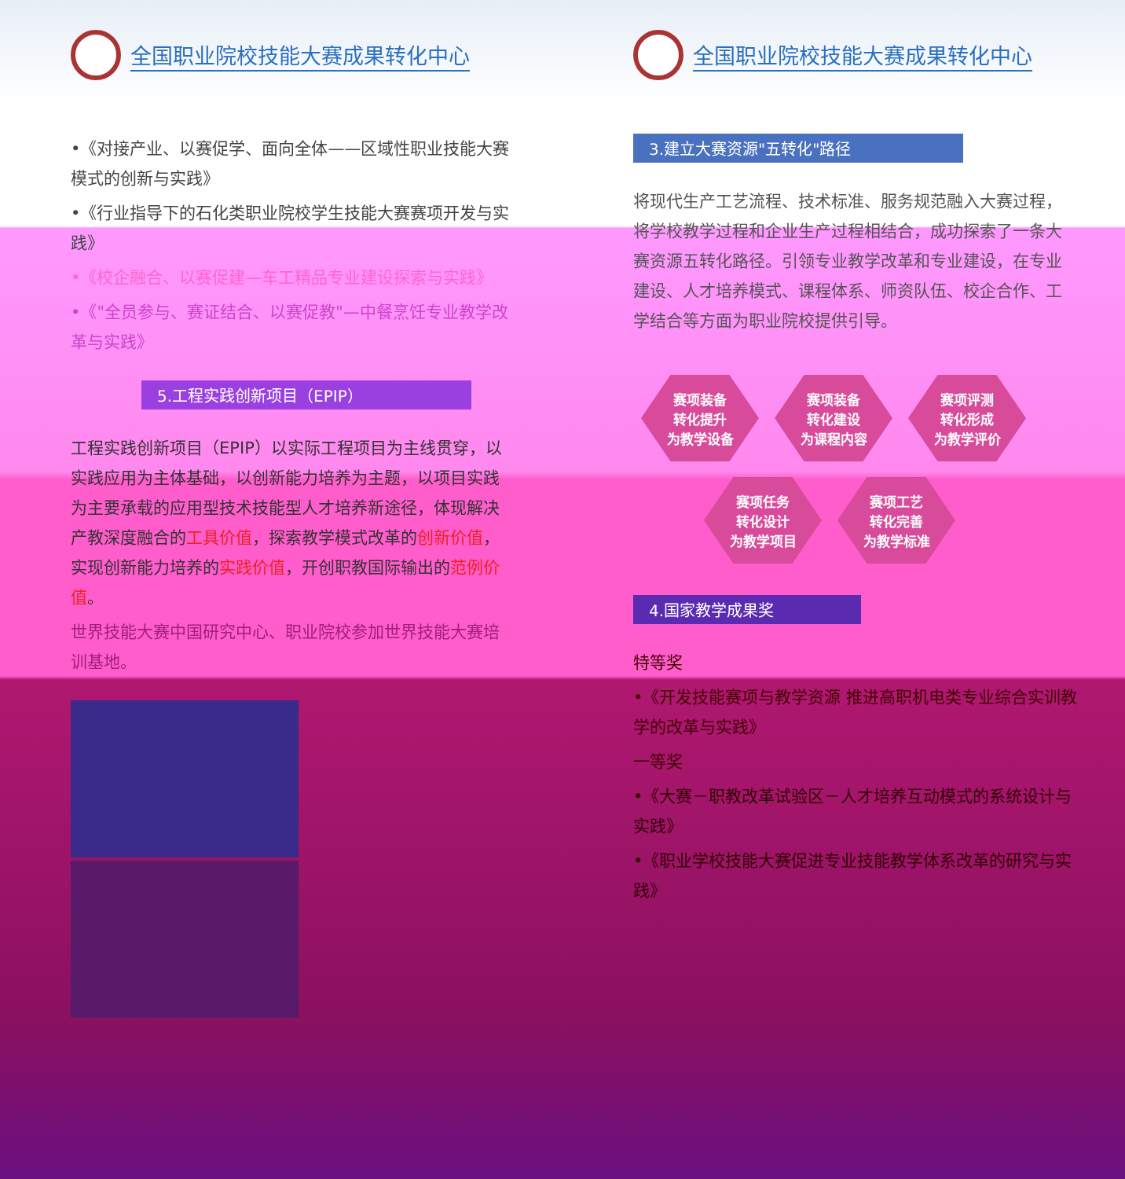全国职业院校技能大赛成果转化中心
•《对接产业、以赛促学、面向全体——区域性职业技能大赛模式的创新与实践》
•《行业指导下的石化类职业院校学生技能大赛赛项开发与实践》
•《校企融合、以赛促建—车工精品专业建设探索与实践》
•《"全员参与、赛证结合、以赛促教"—中餐烹饪专业教学改革与实践》
5.工程实践创新项目（EPIP）
工程实践创新项目（EPIP）以实际工程项目为主线贯穿，以实践应用为主体基础，以创新能力培养为主题，以项目实践为主要承载的应用型技术技能型人才培养新途径，体现解决产教深度融合的工具价值，探索教学模式改革的创新价值，实现创新能力培养的实践价值，开创职教国际输出的范例价值。
世界技能大赛中国研究中心、职业院校参加世界技能大赛培训基地。
全国职业院校技能大赛成果转化中心
3.建立大赛资源"五转化"路径
将现代生产工艺流程、技术标准、服务规范融入大赛过程，将学校教学过程和企业生产过程相结合，成功探索了一条大赛资源五转化路径。引领专业教学改革和专业建设，在专业建设、人才培养模式、课程体系、师资队伍、校企合作、工学结合等方面为职业院校提供引导。
赛项装备
转化提升
为教学设备
赛项装备
转化建设
为课程内容
赛项评测
转化形成
为教学评价
赛项任务
转化设计
为教学项目
赛项工艺
转化完善
为教学标准
4.国家教学成果奖
特等奖
•《开发技能赛项与教学资源 推进高职机电类专业综合实训教学的改革与实践》
一等奖
•《大赛－职教改革试验区－人才培养互动模式的系统设计与实践》
•《职业学校技能大赛促进专业技能教学体系改革的研究与实践》